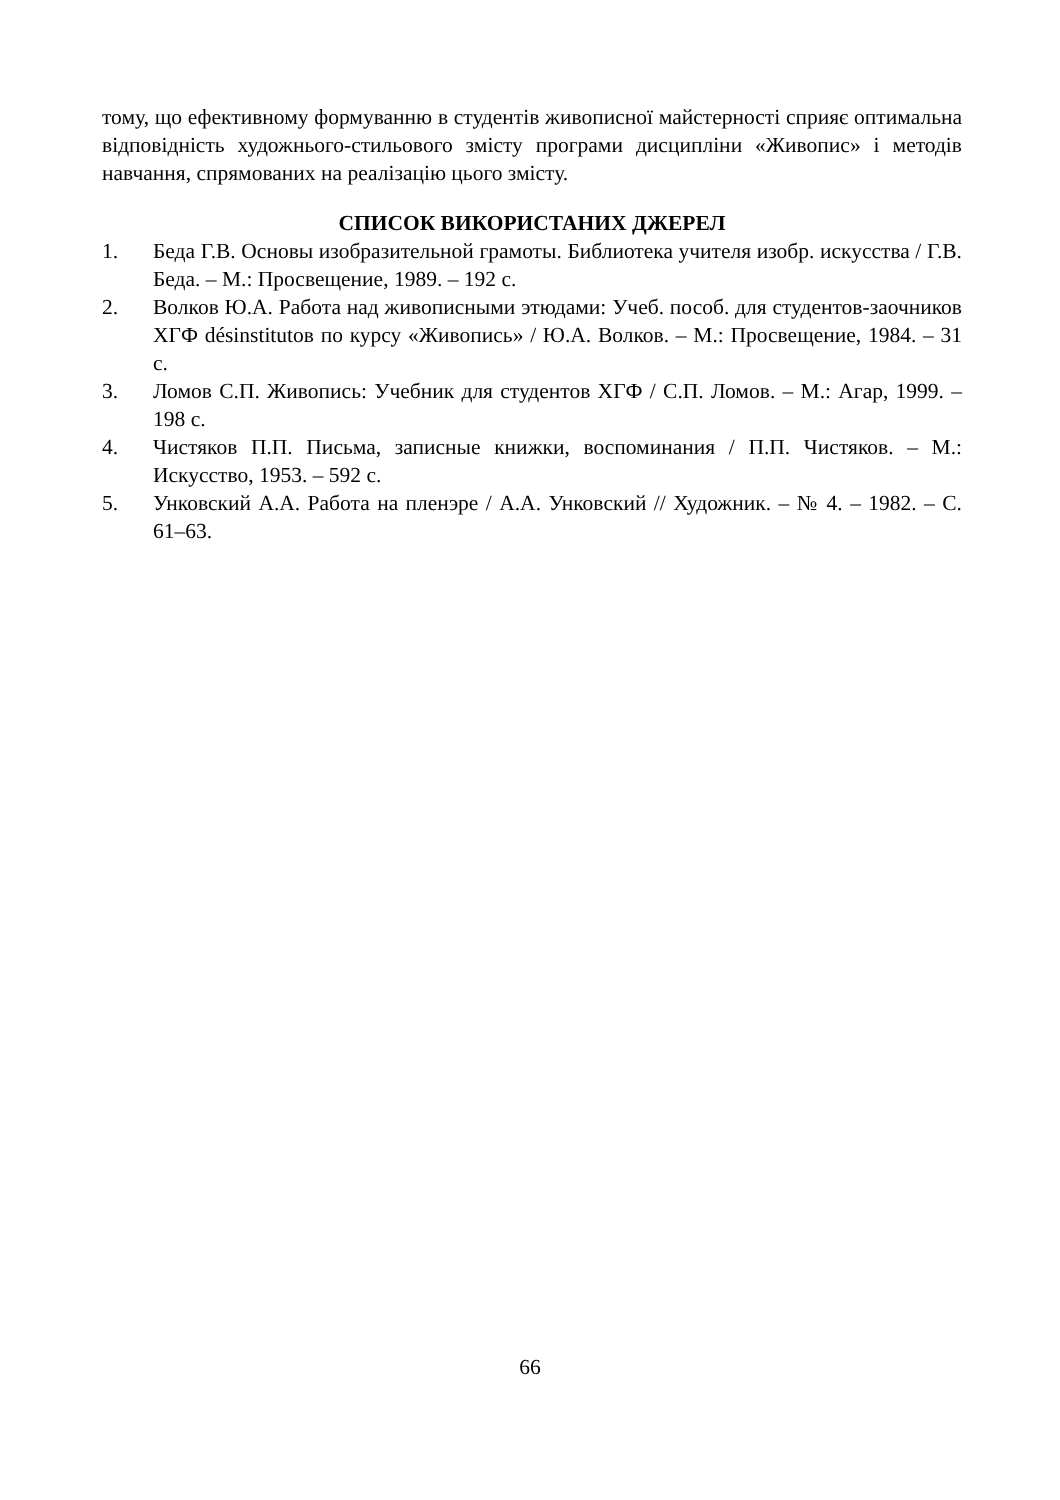тому, що ефективному формуванню в студентів живописної майстерності сприяє оптимальна відповідність художнього-стильового змісту програми дисципліни «Живопис» і методів навчання, спрямованих на реалізацію цього змісту.
СПИСОК ВИКОРИСТАНИХ ДЖЕРЕЛ
1. Беда Г.В. Основы изобразительной грамоты. Библиотека учителя изобр. искусства / Г.В. Беда. – М.: Просвещение, 1989. – 192 с.
2. Волков Ю.А. Работа над живописными этюдами: Учеб. пособ. для студентов-заочников ХГФ désinstitutов по курсу «Живопись» / Ю.А. Волков. – М.: Просвещение, 1984. – 31 с.
3. Ломов С.П. Живопись: Учебник для студентов ХГФ / С.П. Ломов. – М.: Агар, 1999. – 198 с.
4. Чистяков П.П. Письма, записные книжки, воспоминания / П.П. Чистяков. – М.: Искусство, 1953. – 592 с.
5. Унковский А.А. Работа на пленэре / А.А. Унковский // Художник. – № 4. – 1982. – С. 61–63.
66